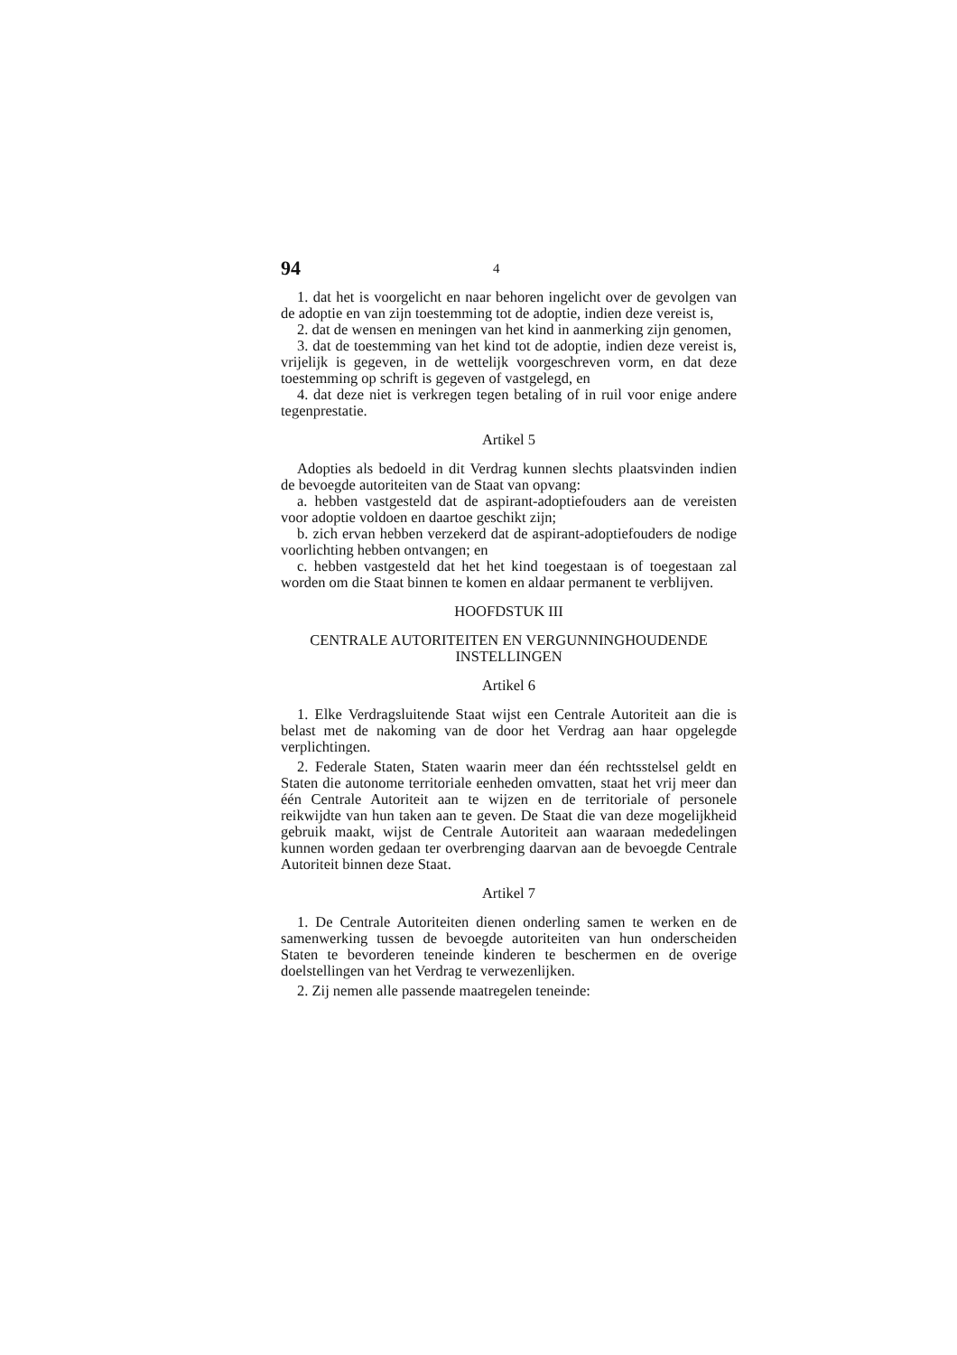94 4
1. dat het is voorgelicht en naar behoren ingelicht over de gevolgen van de adoptie en van zijn toestemming tot de adoptie, indien deze vereist is,
2. dat de wensen en meningen van het kind in aanmerking zijn genomen,
3. dat de toestemming van het kind tot de adoptie, indien deze vereist is, vrijelijk is gegeven, in de wettelijk voorgeschreven vorm, en dat deze toestemming op schrift is gegeven of vastgelegd, en
4. dat deze niet is verkregen tegen betaling of in ruil voor enige andere tegenprestatie.
Artikel 5
Adopties als bedoeld in dit Verdrag kunnen slechts plaatsvinden indien de bevoegde autoriteiten van de Staat van opvang:
a. hebben vastgesteld dat de aspirant-adoptiefouders aan de vereisten voor adoptie voldoen en daartoe geschikt zijn;
b. zich ervan hebben verzekerd dat de aspirant-adoptiefouders de nodige voorlichting hebben ontvangen; en
c. hebben vastgesteld dat het het kind toegestaan is of toegestaan zal worden om die Staat binnen te komen en aldaar permanent te verblijven.
HOOFDSTUK III
CENTRALE AUTORITEITEN EN VERGUNNINGHOUDENDE INSTELLINGEN
Artikel 6
1. Elke Verdragsluitende Staat wijst een Centrale Autoriteit aan die is belast met de nakoming van de door het Verdrag aan haar opgelegde verplichtingen.
2. Federale Staten, Staten waarin meer dan één rechtsstelsel geldt en Staten die autonome territoriale eenheden omvatten, staat het vrij meer dan één Centrale Autoriteit aan te wijzen en de territoriale of personele reikwijdte van hun taken aan te geven. De Staat die van deze mogelijkheid gebruik maakt, wijst de Centrale Autoriteit aan waaraan mededelingen kunnen worden gedaan ter overbrenging daarvan aan de bevoegde Centrale Autoriteit binnen deze Staat.
Artikel 7
1. De Centrale Autoriteiten dienen onderling samen te werken en de samenwerking tussen de bevoegde autoriteiten van hun onderscheiden Staten te bevorderen teneinde kinderen te beschermen en de overige doelstellingen van het Verdrag te verwezenlijken.
2. Zij nemen alle passende maatregelen teneinde: